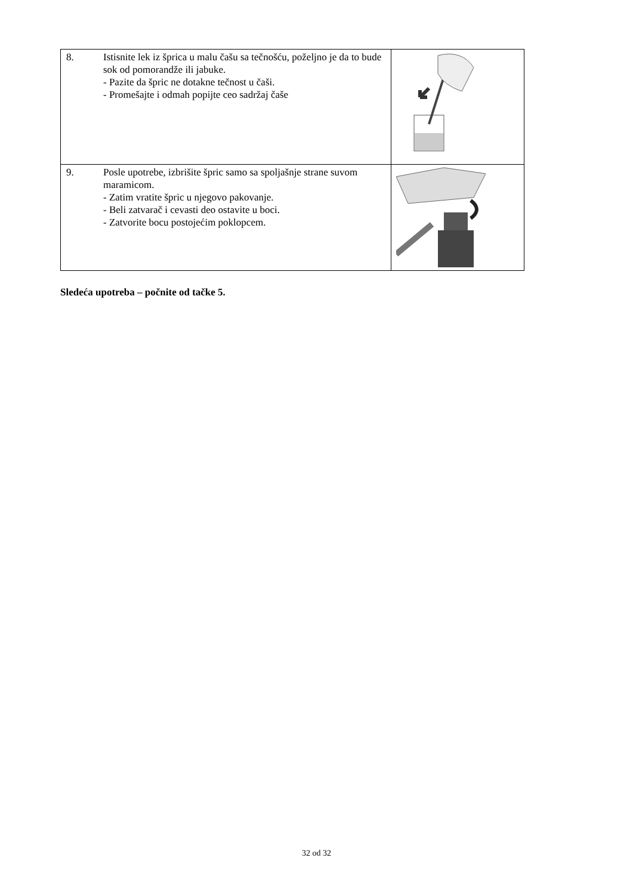| 8. Istisnite lek iz šprica u malu čašu sa tečnošću, poželjno je da to bude sok od pomorandže ili jabuke. - Pazite da špric ne dotakne tečnost u čaši. - Promešajte i odmah popijte ceo sadržaj čaše | |
| 9. Posle upotrebe, izbrišite špric samo sa spoljašnje strane suvom maramicom. - Zatim vratite špric u njegovo pakovanje. - Beli zatvarač i cevasti deo ostavite u boci. - Zatvorite bocu postojećim poklopcem. | |
Sledeća upotreba – počnite od tačke 5.
32 od 32